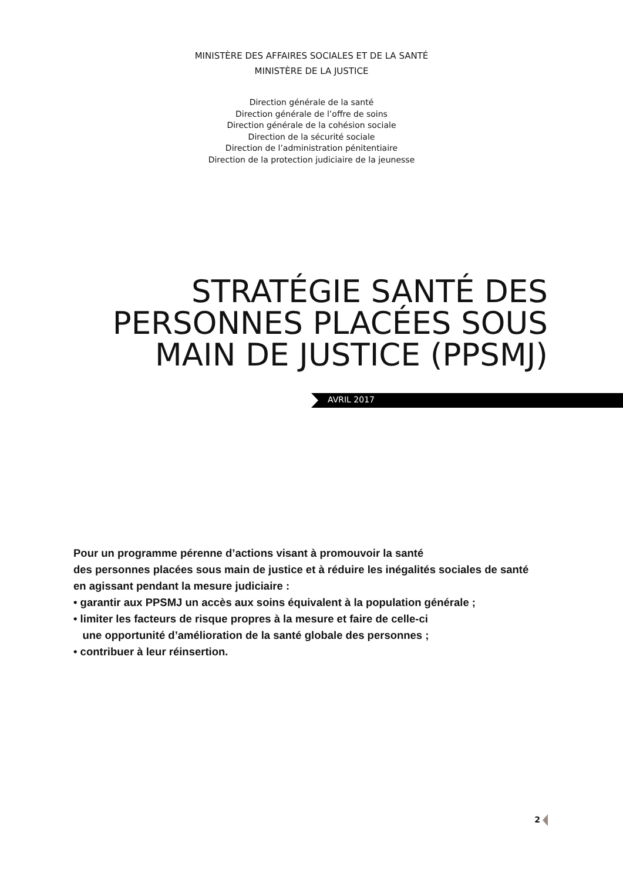MINISTÈRE DES AFFAIRES SOCIALES ET DE LA SANTÉ
MINISTÈRE DE LA JUSTICE
Direction générale de la santé
Direction générale de l’offre de soins
Direction générale de la cohésion sociale
Direction de la sécurité sociale
Direction de l’administration pénitentiaire
Direction de la protection judiciaire de la jeunesse
STRATÉGIE SANTÉ DES
PERSONNES PLACÉES SOUS
MAIN DE JUSTICE (PPSMJ)
AVRIL 2017
Pour un programme pérenne d’actions visant à promouvoir la santé
des personnes placées sous main de justice et à réduire les inégalités sociales de santé
en agissant pendant la mesure judiciaire :
• garantir aux PPSMJ un accès aux soins équivalent à la population générale ;
• limiter les facteurs de risque propres à la mesure et faire de celle-ci
une opportunité d’amélioration de la santé globale des personnes ;
• contribuer à leur réinsertion.
2